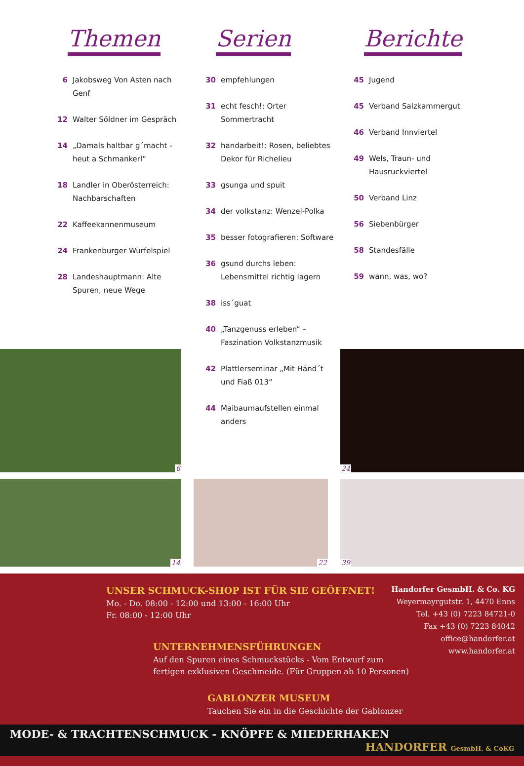Themen
6 Jakobsweg Von Asten nach Genf
12 Walter Söldner im Gespräch
14 „Damals haltbar g´macht - heut a Schmankerl“
18 Landler in Oberösterreich: Nachbarschaften
22 Kaffeekannenmuseum
24 Frankenburger Würfelspiel
28 Landeshauptmann: Alte Spuren, neue Wege
Serien
30 empfehlungen
31 echt fesch!: Orter Sommertracht
32 handarbeit!: Rosen, beliebtes Dekor für Richelieu
33 gsunga und spuit
34 der volkstanz: Wenzel-Polka
35 besser fotografieren: Software
36 gsund durchs leben: Lebensmittel richtig lagern
38 iss´guat
40 „Tanzgenuss erleben“ – Faszination Volkstanzmusik
42 Plattlerseminar „Mit Händ´t und Fiaß 013“
44 Maibaumaufstellen einmal anders
Berichte
45 Jugend
45 Verband Salzkammergut
46 Verband Innviertel
49 Wels, Traun- und Hausruckviertel
50 Verband Linz
56 Siebenbürger
58 Standesfälle
59 wann, was, wo?
6
24
14
22
39
UNSER SCHMUCK-SHOP IST FÜR SIE GEÖFFNET!
Mo. - Do. 08:00 - 12:00 und 13:00 - 16:00 Uhr
Fr. 08:00 - 12:00 Uhr
UNTERNEHMENSFÜHRUNGEN
Auf den Spuren eines Schmuckstücks - Vom Entwurf zum
fertigen exklusiven Geschmeide. (Für Gruppen ab 10 Personen)
GABLONZER MUSEUM
Tauchen Sie ein in die Geschichte der Gablonzer
Handorfer GesmbH. & Co. KG
Weyermayrgutstr. 1, 4470 Enns
Tel. +43 (0) 7223 84721-0
Fax +43 (0) 7223 84042
office@handorfer.at
www.handorfer.at
MODE- & TRACHTENSCHMUCK - KNÖPFE & MIEDERHAKEN HANDORFER GesmbH. & CoKG